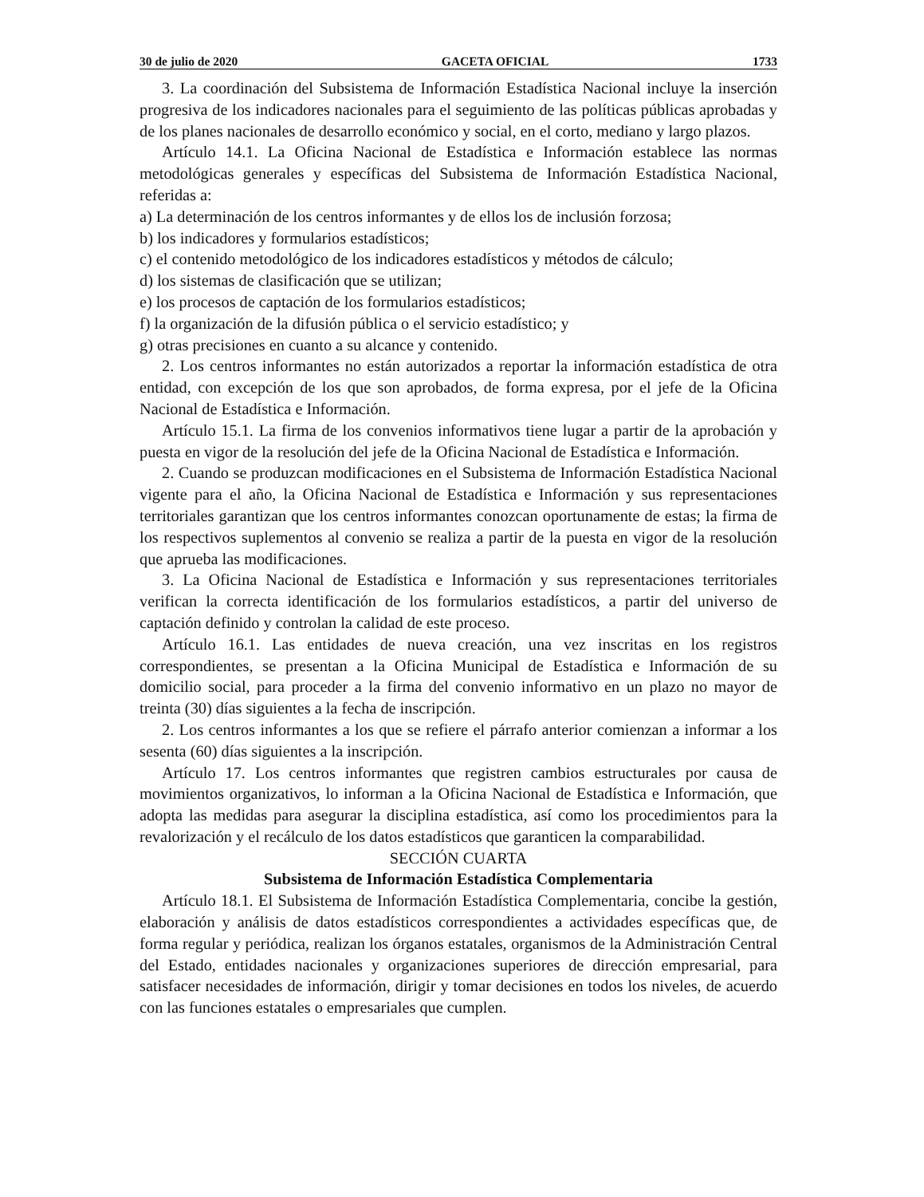30 de julio de 2020 GACETA OFICIAL 1733
3. La coordinación del Subsistema de Información Estadística Nacional incluye la inserción progresiva de los indicadores nacionales para el seguimiento de las políticas públicas aprobadas y de los planes nacionales de desarrollo económico y social, en el corto, mediano y largo plazos.
Artículo 14.1. La Oficina Nacional de Estadística e Información establece las normas metodológicas generales y específicas del Subsistema de Información Estadística Nacional, referidas a:
a) La determinación de los centros informantes y de ellos los de inclusión forzosa;
b) los indicadores y formularios estadísticos;
c) el contenido metodológico de los indicadores estadísticos y métodos de cálculo;
d) los sistemas de clasificación que se utilizan;
e) los procesos de captación de los formularios estadísticos;
f) la organización de la difusión pública o el servicio estadístico; y
g) otras precisiones en cuanto a su alcance y contenido.
2. Los centros informantes no están autorizados a reportar la información estadística de otra entidad, con excepción de los que son aprobados, de forma expresa, por el jefe de la Oficina Nacional de Estadística e Información.
Artículo 15.1. La firma de los convenios informativos tiene lugar a partir de la aprobación y puesta en vigor de la resolución del jefe de la Oficina Nacional de Estadística e Información.
2. Cuando se produzcan modificaciones en el Subsistema de Información Estadística Nacional vigente para el año, la Oficina Nacional de Estadística e Información y sus representaciones territoriales garantizan que los centros informantes conozcan oportunamente de estas; la firma de los respectivos suplementos al convenio se realiza a partir de la puesta en vigor de la resolución que aprueba las modificaciones.
3. La Oficina Nacional de Estadística e Información y sus representaciones territoriales verifican la correcta identificación de los formularios estadísticos, a partir del universo de captación definido y controlan la calidad de este proceso.
Artículo 16.1. Las entidades de nueva creación, una vez inscritas en los registros correspondientes, se presentan a la Oficina Municipal de Estadística e Información de su domicilio social, para proceder a la firma del convenio informativo en un plazo no mayor de treinta (30) días siguientes a la fecha de inscripción.
2. Los centros informantes a los que se refiere el párrafo anterior comienzan a informar a los sesenta (60) días siguientes a la inscripción.
Artículo 17. Los centros informantes que registren cambios estructurales por causa de movimientos organizativos, lo informan a la Oficina Nacional de Estadística e Información, que adopta las medidas para asegurar la disciplina estadística, así como los procedimientos para la revalorización y el recálculo de los datos estadísticos que garanticen la comparabilidad.
SECCIÓN CUARTA
Subsistema de Información Estadística Complementaria
Artículo 18.1. El Subsistema de Información Estadística Complementaria, concibe la gestión, elaboración y análisis de datos estadísticos correspondientes a actividades específicas que, de forma regular y periódica, realizan los órganos estatales, organismos de la Administración Central del Estado, entidades nacionales y organizaciones superiores de dirección empresarial, para satisfacer necesidades de información, dirigir y tomar decisiones en todos los niveles, de acuerdo con las funciones estatales o empresariales que cumplen.